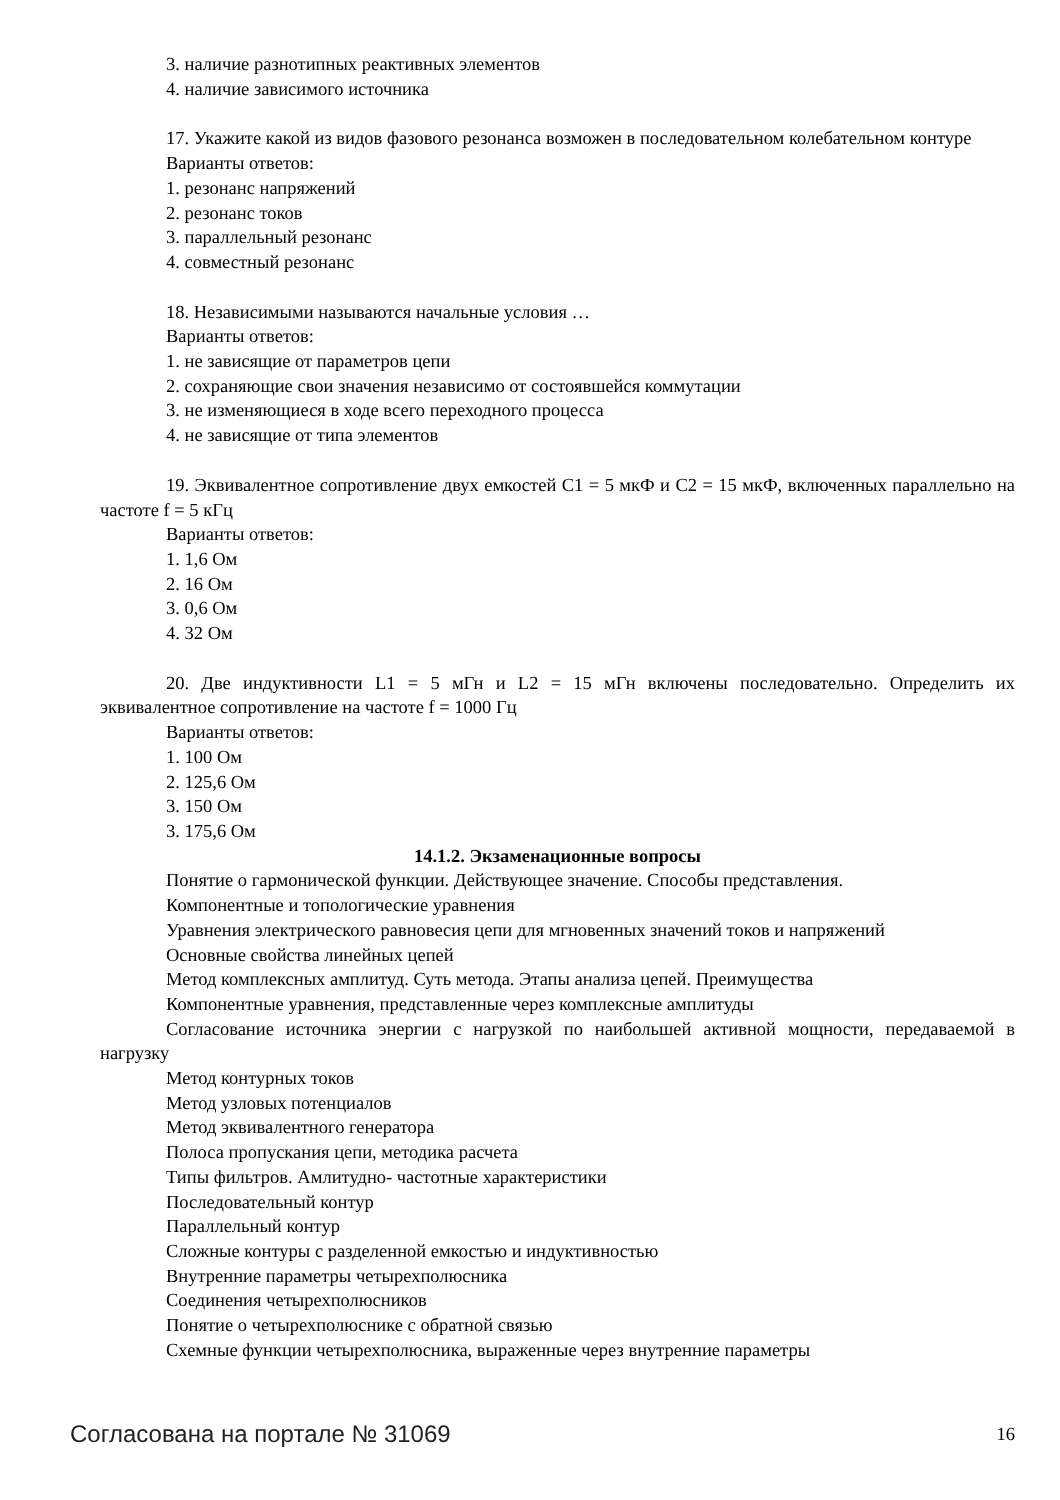3. наличие разнотипных реактивных элементов
4. наличие зависимого источника
17. Укажите какой из видов фазового резонанса возможен в последовательном колебательном контуре
Варианты ответов:
1. резонанс напряжений
2. резонанс токов
3. параллельный резонанс
4. совместный резонанс
18. Независимыми называются начальные условия …
Варианты ответов:
1. не зависящие от параметров цепи
2. сохраняющие свои значения независимо от состоявшейся коммутации
3. не изменяющиеся в ходе всего переходного процесса
4. не зависящие от типа элементов
19. Эквивалентное сопротивление двух емкостей С1 = 5 мкФ и С2 = 15 мкФ, включенных параллельно на частоте f = 5 кГц
Варианты ответов:
1. 1,6 Ом
2. 16 Ом
3. 0,6 Ом
4. 32 Ом
20. Две индуктивности L1 = 5 мГн и L2 = 15 мГн включены последовательно. Определить их эквивалентное сопротивление на частоте f = 1000 Гц
Варианты ответов:
1. 100 Ом
2. 125,6 Ом
3. 150 Ом
3. 175,6 Ом
14.1.2. Экзаменационные вопросы
Понятие о гармонической функции. Действующее значение. Способы представления.
Компонентные и топологические уравнения
Уравнения электрического равновесия цепи для мгновенных значений токов и напряжений
Основные свойства линейных цепей
Метод комплексных амплитуд. Суть метода. Этапы анализа цепей. Преимущества
Компонентные уравнения, представленные через комплексные амплитуды
Согласование источника энергии с нагрузкой по наибольшей активной мощности, передаваемой в нагрузку
Метод контурных токов
Метод узловых потенциалов
Метод эквивалентного генератора
Полоса пропускания цепи, методика расчета
Типы фильтров. Амлитудно- частотные характеристики
Последовательный контур
Параллельный контур
Сложные контуры с разделенной емкостью и индуктивностью
Внутренние параметры четырехполюсника
Соединения четырехполюсников
Понятие о четырехполюснике с обратной связью
Схемные функции четырехполюсника, выраженные через внутренние параметры
Согласована на портале № 31069 16